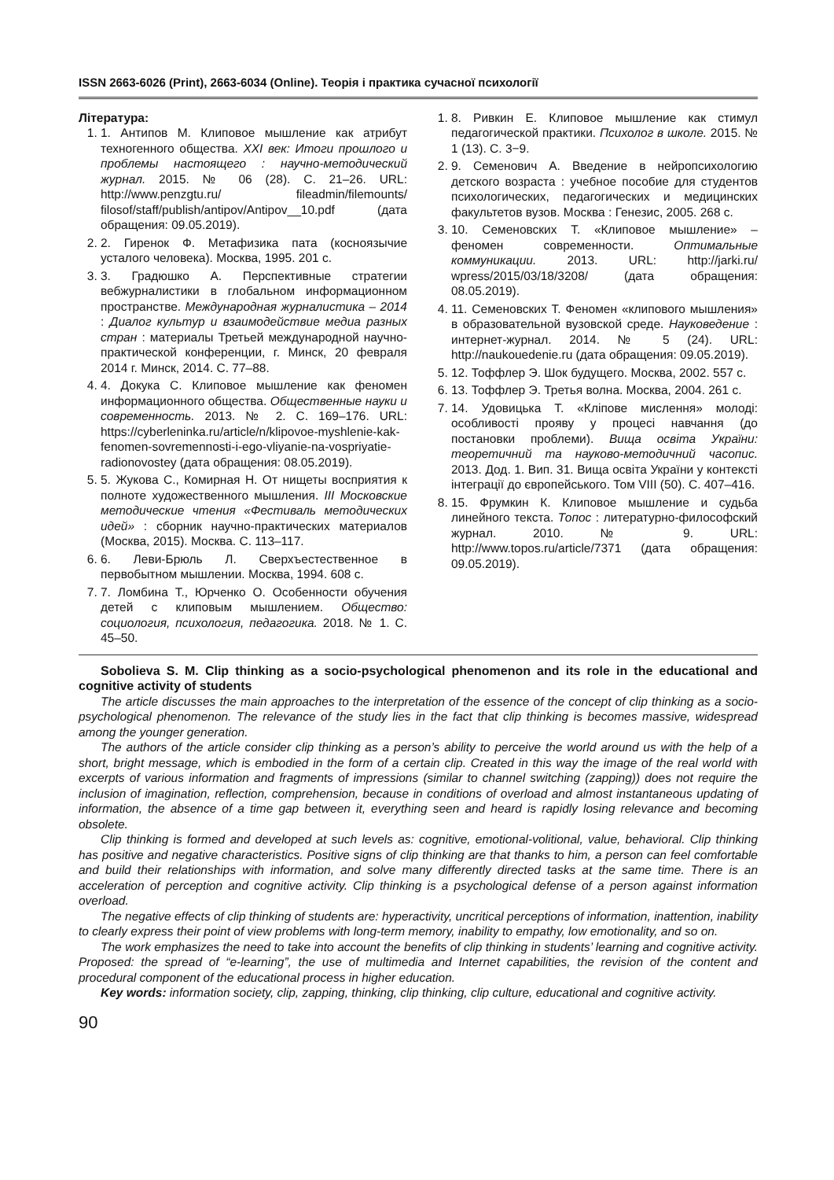ISSN 2663-6026 (Print), 2663-6034 (Online). Теорія і практика сучасної психології
Література:
1. 1. Антипов М. Клиповое мышление как атрибут техногенного общества. XXI век: Итоги прошлого и проблемы настоящего : научно-методический журнал. 2015. № 06 (28). С. 21–26. URL: http://www.penzgtu.ru/ fileadmin/filemounts/ filosof/staff/publish/antipov/Antipov__10.pdf (дата обращения: 09.05.2019).
2. 2. Гиренок Ф. Метафизика пата (косноязычие усталого человека). Москва, 1995. 201 с.
3. 3. Градюшко А. Перспективные стратегии вебжурналистики в глобальном информационном пространстве. Международная журналистика – 2014 : Диалог культур и взаимодействие медиа разных стран : материалы Третьей международной научно-практической конференции, г. Минск, 20 февраля 2014 г. Минск, 2014. С. 77–88.
4. 4. Докука С. Клиповое мышление как феномен информационного общества. Общественные науки и современность. 2013. № 2. С. 169–176. URL: https://cyberleninka.ru/article/n/klipovoe-myshlenie-kak-fenomen-sovremennosti-i-ego-vliyanie-na-vospriyatie-radionovostey (дата обращения: 08.05.2019).
5. 5. Жукова С., Комирная Н. От нищеты восприятия к полноте художественного мышления. III Московские методические чтения «Фестиваль методических идей» : сборник научно-практических материалов (Москва, 2015). Москва. С. 113–117.
6. 6. Леви-Брюль Л. Сверхъестественное в первобытном мышлении. Москва, 1994. 608 с.
7. 7. Ломбина Т., Юрченко О. Особенности обучения детей с клиповым мышлением. Общество: социология, психология, педагогика. 2018. № 1. С. 45–50.
1. 8. Ривкин Е. Клиповое мышление как стимул педагогической практики. Психолог в школе. 2015. № 1 (13). С. 3−9.
2. 9. Семенович А. Введение в нейропсихологию детского возраста : учебное пособие для студентов психологических, педагогических и медицинских факультетов вузов. Москва : Генезис, 2005. 268 с.
3. 10. Семеновских Т. «Клиповое мышление» – феномен современности. Оптимальные коммуникации. 2013. URL: http://jarki.ru/ wpress/2015/03/18/3208/ (дата обращения: 08.05.2019).
4. 11. Семеновских Т. Феномен «клипового мышления» в образовательной вузовской среде. Науковедение : интернет-журнал. 2014. № 5 (24). URL: http://naukouedenie.ru (дата обращения: 09.05.2019).
5. 12. Тоффлер Э. Шок будущего. Москва, 2002. 557 с.
6. 13. Тоффлер Э. Третья волна. Москва, 2004. 261 с.
7. 14. Удовицька Т. «Кліпове мислення» молоді: особливості прояву у процесі навчання (до постановки проблеми). Вища освіта України: теоретичний та науково-методичний часопис. 2013. Дод. 1. Вип. 31. Вища освіта України у контексті інтеграції до європейського. Том VIII (50). С. 407–416.
8. 15. Фрумкин К. Клиповое мышление и судьба линейного текста. Топос : литературно-философский журнал. 2010. № 9. URL: http://www.topos.ru/article/7371 (дата обращения: 09.05.2019).
Sobolieva S. M. Clip thinking as a socio-psychological phenomenon and its role in the educational and cognitive activity of students
The article discusses the main approaches to the interpretation of the essence of the concept of clip thinking as a socio-psychological phenomenon. The relevance of the study lies in the fact that clip thinking is becomes massive, widespread among the younger generation.
The authors of the article consider clip thinking as a person’s ability to perceive the world around us with the help of a short, bright message, which is embodied in the form of a certain clip. Created in this way the image of the real world with excerpts of various information and fragments of impressions (similar to channel switching (zapping)) does not require the inclusion of imagination, reflection, comprehension, because in conditions of overload and almost instantaneous updating of information, the absence of a time gap between it, everything seen and heard is rapidly losing relevance and becoming obsolete.
Clip thinking is formed and developed at such levels as: cognitive, emotional-volitional, value, behavioral. Clip thinking has positive and negative characteristics. Positive signs of clip thinking are that thanks to him, a person can feel comfortable and build their relationships with information, and solve many differently directed tasks at the same time. There is an acceleration of perception and cognitive activity. Clip thinking is a psychological defense of a person against information overload.
The negative effects of clip thinking of students are: hyperactivity, uncritical perceptions of information, inattention, inability to clearly express their point of view problems with long-term memory, inability to empathy, low emotionality, and so on.
The work emphasizes the need to take into account the benefits of clip thinking in students’ learning and cognitive activity. Proposed: the spread of “e-learning”, the use of multimedia and Internet capabilities, the revision of the content and procedural component of the educational process in higher education.
Key words: information society, clip, zapping, thinking, clip thinking, clip culture, educational and cognitive activity.
90